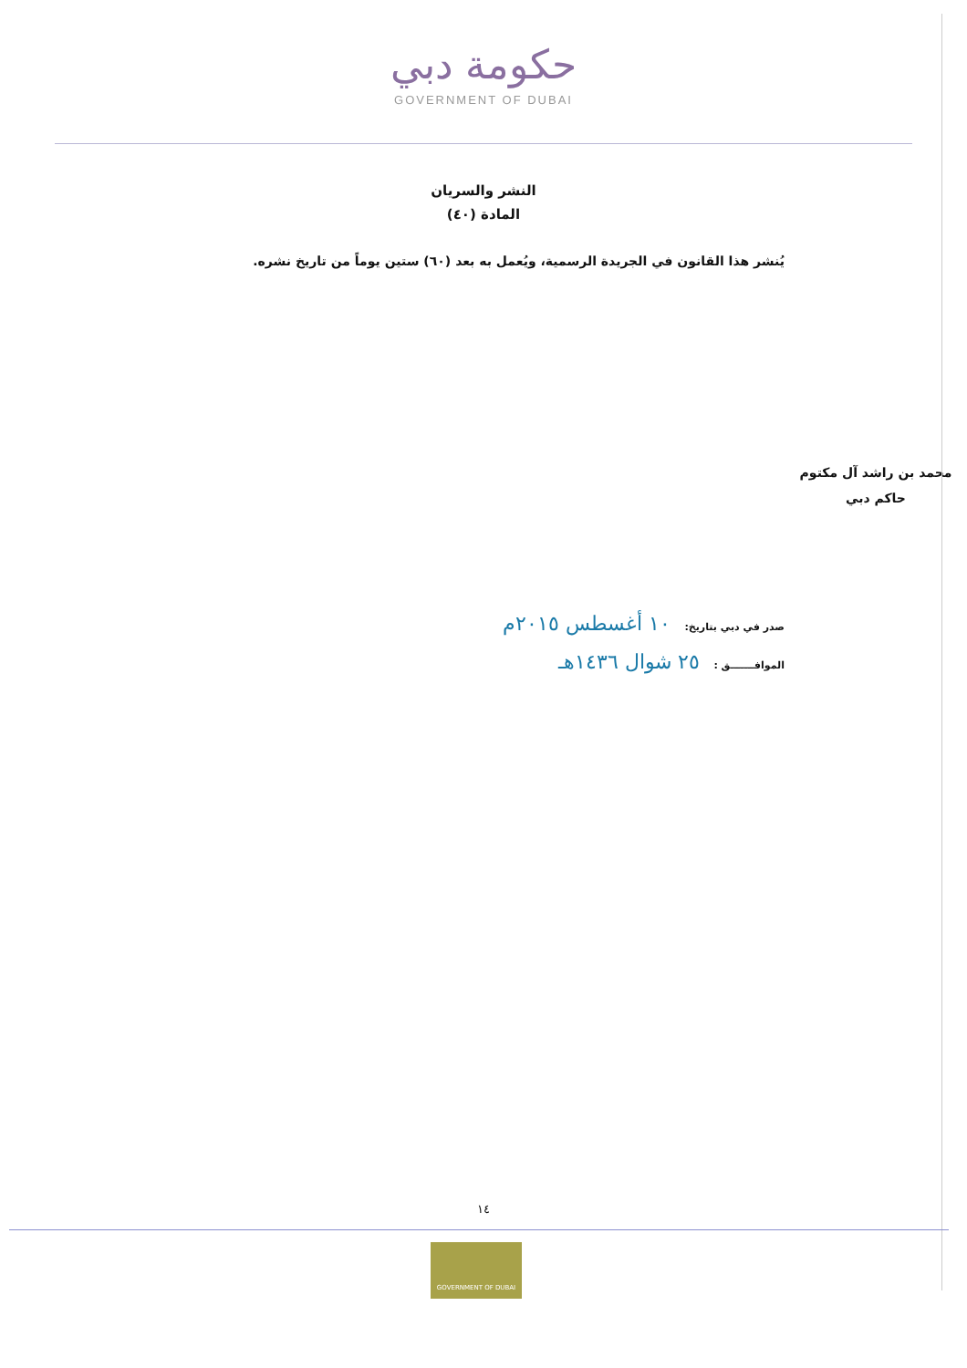حكومة دبي
GOVERNMENT OF DUBAI
النشر والسريان
المادة (٤٠)
يُنشر هذا القانون في الجريدة الرسمية، ويُعمل به بعد (٦٠) ستين يوماً من تاريخ نشره.
محمد بن راشد آل مكتوم
حاكم دبي
صدر في دبي بتاريخ: ١٠ أغسطس ٢٠١٥م
الموافـــــــق : ٢٥ شوال ١٤٣٦هـ
١٤
GOVERNMENT OF DUBAI